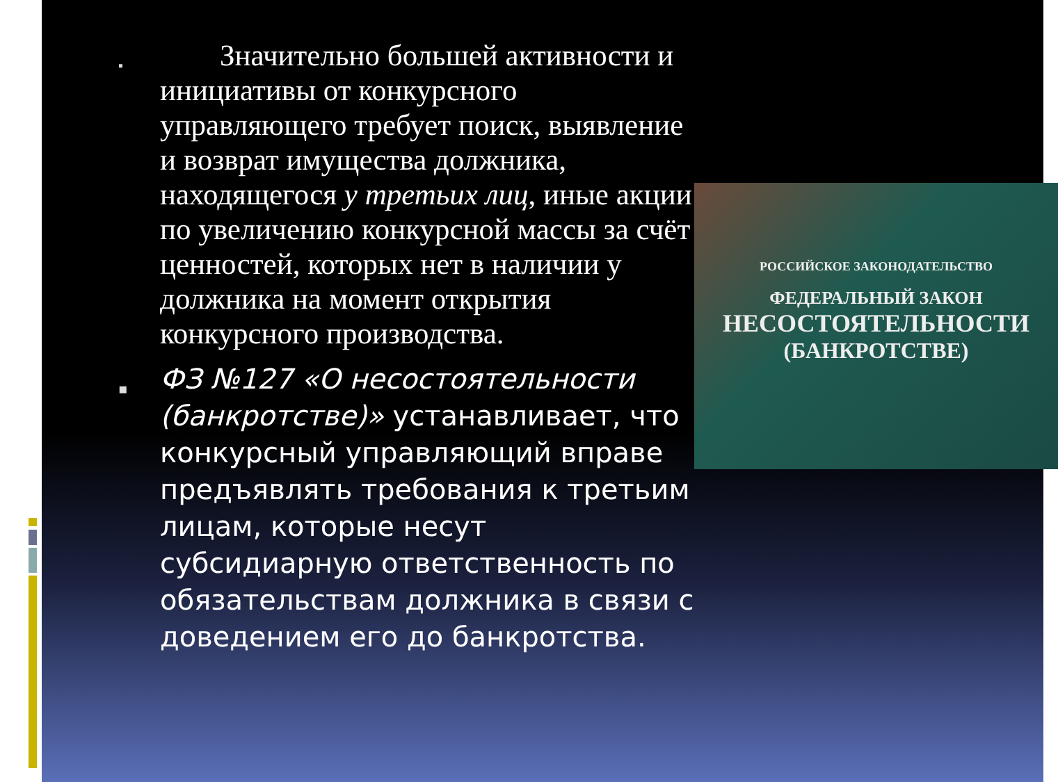▪ Значительно большей активности и инициативы от конкурсного управляющего требует поиск, выявление и возврат имущества должника, находящегося у третьих лиц, иные акции по увеличению конкурсной массы за счёт ценностей, которых нет в наличии у должника на момент открытия конкурсного производства.
▪ ФЗ №127 «О несостоятельности (банкротстве)» устанавливает, что конкурсный управляющий вправе предъявлять требования к третьим лицам, которые несут субсидиарную ответственность по обязательствам должника в связи с доведением его до банкротства.
РОССИЙСКОЕ ЗАКОНОДАТЕЛЬСТВО
ФЕДЕРАЛЬНЫЙ ЗАКОН
НЕСОСТОЯТЕЛЬНОСТИ
(БАНКРОТСТВЕ)